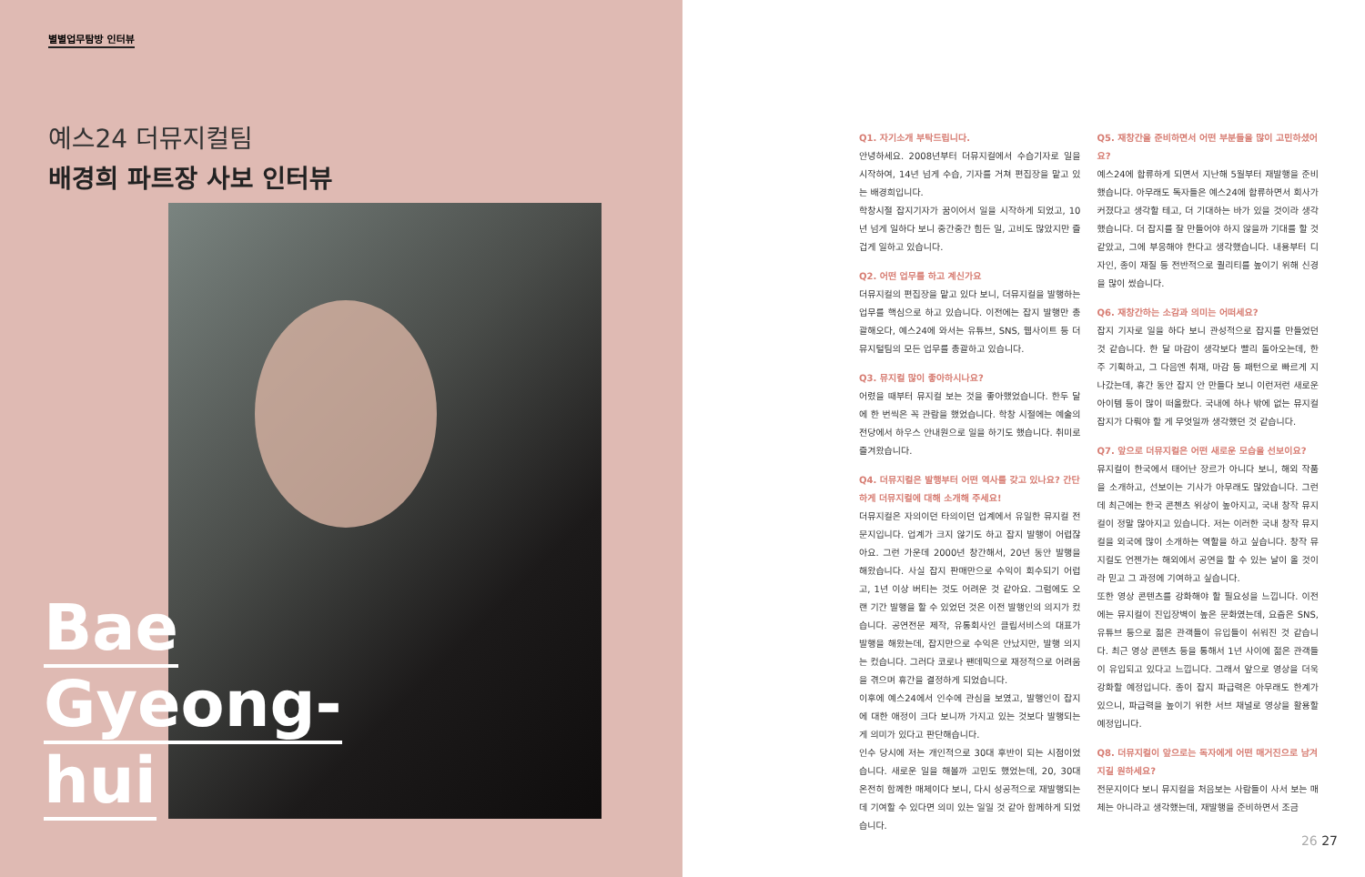별별업무탐방 인터뷰
예스24 더뮤지컬팀
배경희 파트장 사보 인터뷰
Bae
Gyeong-
hui
Q1. 자기소개 부탁드립니다.
안녕하세요. 2008년부터 더뮤지컬에서 수습기자로 일을 시작하여, 14년 넘게 수습, 기자를 거쳐 편집장을 맡고 있는 배경희입니다.
학창시절 잡지기자가 꿈이어서 일을 시작하게 되었고, 10년 넘게 일하다 보니 중간중간 힘든 일, 고비도 많았지만 즐겁게 일하고 있습니다.
Q2. 어떤 업무를 하고 계신가요
더뮤지컬의 편집장을 맡고 있다 보니, 더뮤지컬을 발행하는 업무를 핵심으로 하고 있습니다. 이전에는 잡지 발행만 총괄해오다, 예스24에 와서는 유튜브, SNS, 웹사이트 등 더뮤지털팀의 모든 업무를 총괄하고 있습니다.
Q3. 뮤지컬 많이 좋아하시나요?
어렸을 때부터 뮤지컬 보는 것을 좋아했었습니다. 한두 달에 한 번씩은 꼭 관람을 했었습니다. 학창 시절에는 예술의 전당에서 하우스 안내원으로 일을 하기도 했습니다. 취미로 즐겨왔습니다.
Q4. 더뮤지컬은 발행부터 어떤 역사를 갖고 있나요? 간단하게 더뮤지컬에 대해 소개해 주세요!
더뮤지컬은 자의이던 타의이던 업계에서 유일한 뮤지컬 전문지입니다. 업계가 크지 않기도 하고 잡지 발행이 어렵잖아요. 그런 가운데 2000년 창간해서, 20년 동안 발행을 해왔습니다. 사실 잡지 판매만으로 수익이 회수되기 어렵고, 1년 이상 버티는 것도 어려운 것 같아요. 그럼에도 오랜 기간 발행을 할 수 있었던 것은 이전 발행인의 의지가 컸습니다. 공연전문 제작, 유통회사인 클립서비스의 대표가 발행을 해왔는데, 잡지만으로 수익은 안났지만, 발행 의지는 컸습니다. 그러다 코로나 팬데믹으로 재정적으로 어려움을 겪으며 휴간을 결정하게 되었습니다.
이후에 예스24에서 인수에 관심을 보였고, 발행인이 잡지에 대한 애정이 크다 보니까 가지고 있는 것보다 발행되는 게 의미가 있다고 판단해습니다.
인수 당시에 저는 개인적으로 30대 후반이 되는 시점이었습니다. 새로운 일을 해볼까 고민도 했었는데, 20, 30대 온전히 함께한 매체이다 보니, 다시 성공적으로 재발행되는데 기여할 수 있다면 의미 있는 일일 것 같아 함께하게 되었습니다.
Q5. 재창간을 준비하면서 어떤 부분들을 많이 고민하셨어요?
예스24에 합류하게 되면서 지난해 5월부터 재발행을 준비했습니다. 아무래도 독자들은 예스24에 합류하면서 회사가 커졌다고 생각할 테고, 더 기대하는 바가 있을 것이라 생각했습니다. 더 잡지를 잘 만들어야 하지 않을까 기대를 할 것 같았고, 그에 부응해야 한다고 생각했습니다. 내용부터 디자인, 종이 재질 등 전반적으로 퀄리티를 높이기 위해 신경을 많이 썼습니다.
Q6. 재창간하는 소감과 의미는 어떠세요?
잡지 기자로 일을 하다 보니 관성적으로 잡지를 만들었던 것 같습니다. 한 달 마감이 생각보다 빨리 돌아오는데, 한 주 기획하고, 그 다음엔 취재, 마감 등 패턴으로 빠르게 지나갔는데, 휴간 동안 잡지 안 만들다 보니 이런저런 새로운 아이템 등이 많이 떠올랐다. 국내에 하나 밖에 없는 뮤지컬 잡지가 다뤄야 할 게 무엇일까 생각했던 것 같습니다.
Q7. 앞으로 더뮤지컬은 어떤 새로운 모습을 선보이요?
뮤지컬이 한국에서 태어난 장르가 아니다 보니, 해외 작품을 소개하고, 선보이는 기사가 아무래도 많았습니다. 그런데 최근에는 한국 콘첸츠 위상이 높아지고, 국내 창작 뮤지컬이 정말 많아지고 있습니다. 저는 이러한 국내 창작 뮤지컬을 외국에 많이 소개하는 역할을 하고 싶습니다. 창작 뮤지컬도 언젠가는 해외에서 공연을 할 수 있는 날이 올 것이라 믿고 그 과정에 기여하고 싶습니다.
또한 영상 콘텐츠를 강화해야 할 필요성을 느낍니다. 이전에는 뮤지컬이 진입장벽이 높은 문화였는데, 요즘은 SNS, 유튜브 등으로 젊은 관객들이 유입들이 쉬워진 것 같습니다. 최근 영상 콘텐츠 등을 통해서 1년 사이에 젊은 관객들이 유입되고 있다고 느낍니다. 그래서 앞으로 영상을 더욱 강화할 예정입니다. 종이 잡지 파급력은 아무래도 한계가 있으니, 파급력을 높이기 위한 서브 채널로 영상을 활용할 예정입니다.
Q8. 더뮤지컬이 앞으로는 독자에게 어떤 매거진으로 남겨지길 원하세요?
전문지이다 보니 뮤지컬을 처음보는 사람들이 사서 보는 매체는 아니라고 생각했는데, 재발행을 준비하면서 조금
26 27